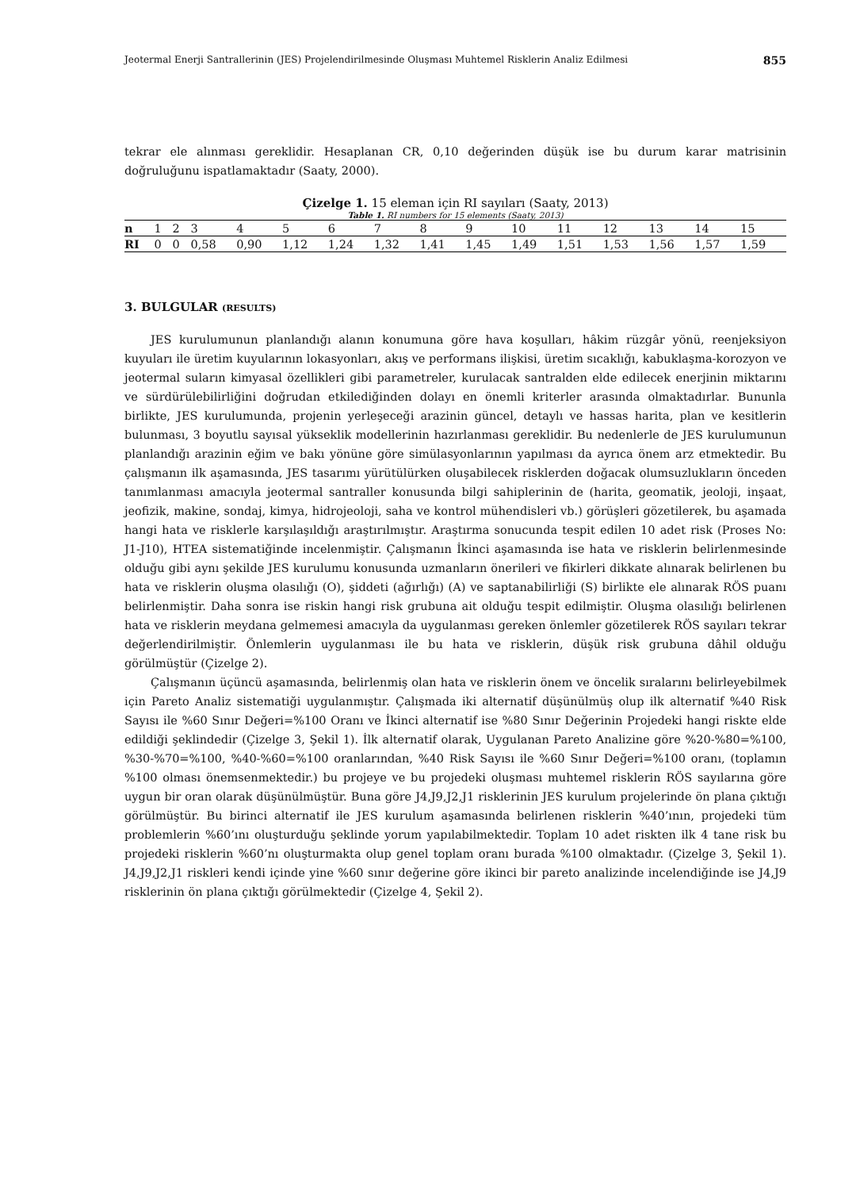Jeotermal Enerji Santrallerinin (JES) Projelendirilmesinde Oluşması Muhtemel Risklerin Analiz Edilmesi 855
tekrar ele alınması gereklidir. Hesaplanan CR, 0,10 değerinden düşük ise bu durum karar matrisinin doğruluğunu ispatlamaktadır (Saaty, 2000).
Çizelge 1. 15 eleman için RI sayıları (Saaty, 2013)
Table 1. RI numbers for 15 elements (Saaty, 2013)
| n | 1 | 2 | 3 | 4 | 5 | 6 | 7 | 8 | 9 | 10 | 11 | 12 | 13 | 14 | 15 |
| RI | 0 | 0 | 0,58 | 0,90 | 1,12 | 1,24 | 1,32 | 1,41 | 1,45 | 1,49 | 1,51 | 1,53 | 1,56 | 1,57 | 1,59 |
3. BULGULAR (RESULTS)
JES kurulumunun planlandığı alanın konumuna göre hava koşulları, hâkim rüzgâr yönü, reenjeksiyon kuyuları ile üretim kuyularının lokasyonları, akış ve performans ilişkisi, üretim sıcaklığı, kabuklaşma-korozyon ve jeotermal suların kimyasal özellikleri gibi parametreler, kurulacak santralden elde edilecek enerjinin miktarını ve sürdürülebilirliğini doğrudan etkilediğinden dolayı en önemli kriterler arasında olmaktadırlar. Bununla birlikte, JES kurulumunda, projenin yerleşeceği arazinin güncel, detaylı ve hassas harita, plan ve kesitlerin bulunması, 3 boyutlu sayısal yükseklik modellerinin hazırlanması gereklidir. Bu nedenlerle de JES kurulumunun planlandığı arazinin eğim ve bakı yönüne göre simülasyonlarının yapılması da ayrıca önem arz etmektedir. Bu çalışmanın ilk aşamasında, JES tasarımı yürütülürken oluşabilecek risklerden doğacak olumsuzlukların önceden tanımlanması amacıyla jeotermal santraller konusunda bilgi sahiplerinin de (harita, geomatik, jeoloji, inşaat, jeofizik, makine, sondaj, kimya, hidrojeoloji, saha ve kontrol mühendisleri vb.) görüşleri gözetilerek, bu aşamada hangi hata ve risklerle karşılaşıldığı araştırılmıştır. Araştırma sonucunda tespit edilen 10 adet risk (Proses No: J1-J10), HTEA sistematiğinde incelenmiştir. Çalışmanın İkinci aşamasında ise hata ve risklerin belirlenmesinde olduğu gibi aynı şekilde JES kurulumu konusunda uzmanların önerileri ve fikirleri dikkate alınarak belirlenen bu hata ve risklerin oluşma olasılığı (O), şiddeti (ağırlığı) (A) ve saptanabilirliği (S) birlikte ele alınarak RÖS puanı belirlenmiştir. Daha sonra ise riskin hangi risk grubuna ait olduğu tespit edilmiştir. Oluşma olasılığı belirlenen hata ve risklerin meydana gelmemesi amacıyla da uygulanması gereken önlemler gözetilerek RÖS sayıları tekrar değerlendirilmiştir. Önlemlerin uygulanması ile bu hata ve risklerin, düşük risk grubuna dâhil olduğu görülmüştür (Çizelge 2).
Çalışmanın üçüncü aşamasında, belirlenmiş olan hata ve risklerin önem ve öncelik sıralarını belirleyebilmek için Pareto Analiz sistematiği uygulanmıştır. Çalışmada iki alternatif düşünülmüş olup ilk alternatif %40 Risk Sayısı ile %60 Sınır Değeri=%100 Oranı ve İkinci alternatif ise %80 Sınır Değerinin Projedeki hangi riskte elde edildiği şeklindedir (Çizelge 3, Şekil 1). İlk alternatif olarak, Uygulanan Pareto Analizine göre %20-%80=%100, %30-%70=%100, %40-%60=%100 oranlarından, %40 Risk Sayısı ile %60 Sınır Değeri=%100 oranı, (toplamın %100 olması önemsenmektedir.) bu projeye ve bu projedeki oluşması muhtemel risklerin RÖS sayılarına göre uygun bir oran olarak düşünülmüştür. Buna göre J4,J9,J2,J1 risklerinin JES kurulum projelerinde ön plana çıktığı görülmüştür. Bu birinci alternatif ile JES kurulum aşamasında belirlenen risklerin %40’ının, projedeki tüm problemlerin %60’ını oluşturduğu şeklinde yorum yapılabilmektedir. Toplam 10 adet riskten ilk 4 tane risk bu projedeki risklerin %60’nı oluşturmakta olup genel toplam oranı burada %100 olmaktadır. (Çizelge 3, Şekil 1). J4,J9,J2,J1 riskleri kendi içinde yine %60 sınır değerine göre ikinci bir pareto analizinde incelendiğinde ise J4,J9 risklerinin ön plana çıktığı görülmektedir (Çizelge 4, Şekil 2).